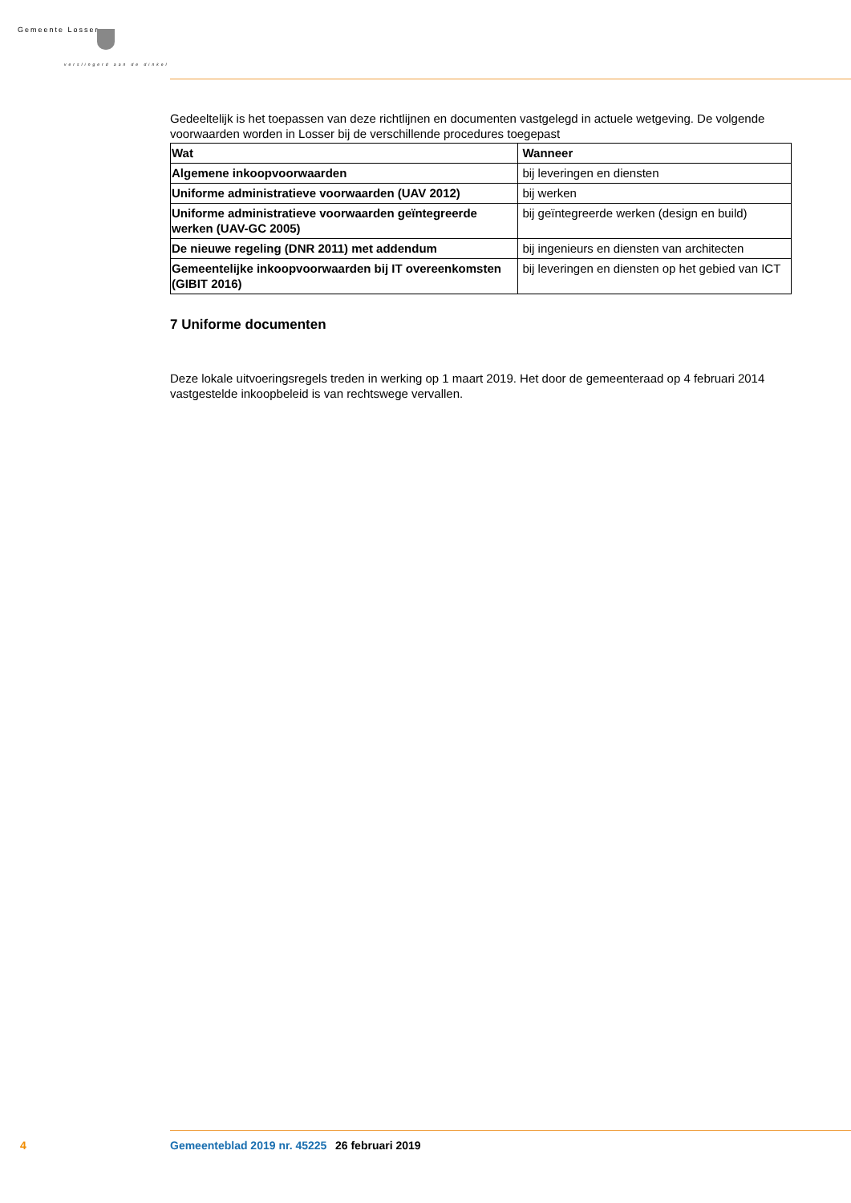Gemeente Losser
verslingerd aan de dinkel
Gedeeltelijk is het toepassen van deze richtlijnen en documenten vastgelegd in actuele wetgeving. De volgende voorwaarden worden in Losser bij de verschillende procedures toegepast
| Wat | Wanneer |
| --- | --- |
| Algemene inkoopvoorwaarden | bij leveringen en diensten |
| Uniforme administratieve voorwaarden (UAV 2012) | bij werken |
| Uniforme administratieve voorwaarden geïntegreerde werken (UAV-GC 2005) | bij geïntegreerde werken (design en build) |
| De nieuwe regeling (DNR 2011) met addendum | bij ingenieurs en diensten van architecten |
| Gemeentelijke inkoopvoorwaarden bij IT overeenkomsten (GIBIT 2016) | bij leveringen en diensten op het gebied van ICT |
7 Uniforme documenten
Deze lokale uitvoeringsregels treden in werking op 1 maart 2019. Het door de gemeenteraad op 4 februari 2014 vastgestelde inkoopbeleid is van rechtswege vervallen.
4 Gemeenteblad 2019 nr. 45225 26 februari 2019